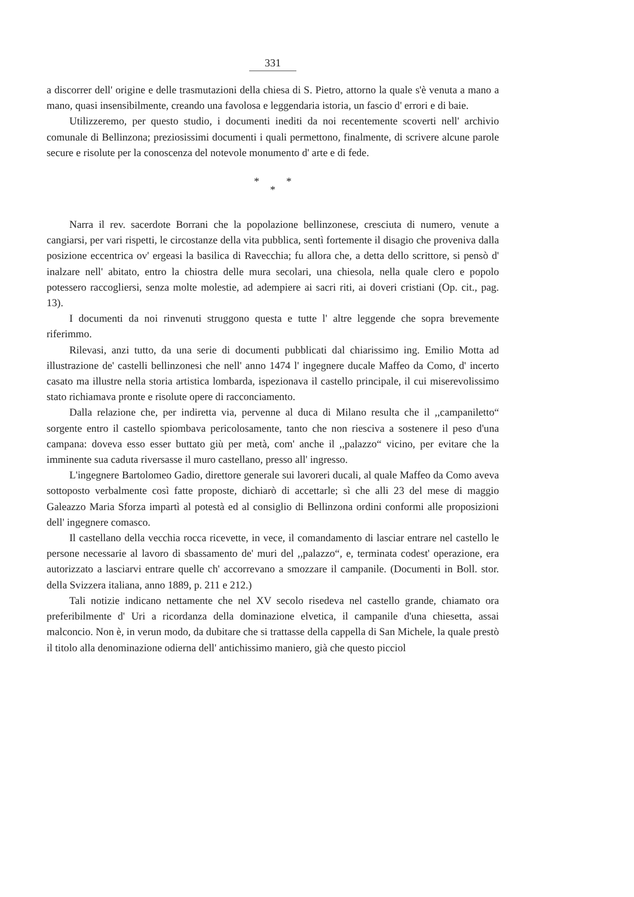331
a discorrer dell' origine e delle trasmutazioni della chiesa di S. Pietro, attorno la quale s'è venuta a mano a mano, quasi insensibilmente, creando una favolosa e leggendaria istoria, un fascio d' errori e di baie.
Utilizzeremo, per questo studio, i documenti inediti da noi recentemente scoverti nell' archivio comunale di Bellinzona; preziosissimi documenti i quali permettono, finalmente, di scrivere alcune parole secure e risolute per la conoscenza del notevole monumento d' arte e di fede.
* *
*
Narra il rev. sacerdote Borrani che la popolazione bellinzonese, cresciuta di numero, venute a cangiarsi, per vari rispetti, le circostanze della vita pubblica, sentì fortemente il disagio che proveniva dalla posizione eccentrica ov' ergeasi la basilica di Ravecchia; fu allora che, a detta dello scrittore, si pensò d' inalzare nell' abitato, entro la chiostra delle mura secolari, una chiesola, nella quale clero e popolo potessero raccogliersi, senza molte molestie, ad adempiere ai sacri riti, ai doveri cristiani (Op. cit., pag. 13).
I documenti da noi rinvenuti struggono questa e tutte l' altre leggende che sopra brevemente riferimmo.
Rilevasi, anzi tutto, da una serie di documenti pubblicati dal chiarissimo ing. Emilio Motta ad illustrazione de' castelli bellinzonesi che nell' anno 1474 l' ingegnere ducale Maffeo da Como, d' incerto casato ma illustre nella storia artistica lombarda, ispezionava il castello principale, il cui miserevolissimo stato richiamava pronte e risolute opere di racconciamento.
Dalla relazione che, per indiretta via, pervenne al duca di Milano resulta che il ,,campaniletto“ sorgente entro il castello spiombava pericolosamente, tanto che non riesciva a sostenere il peso d'una campana: doveva esso esser buttato giù per metà, com' anche il ,,palazzo“ vicino, per evitare che la imminente sua caduta riversasse il muro castellano, presso all' ingresso.
L'ingegnere Bartolomeo Gadio, direttore generale sui lavoreri ducali, al quale Maffeo da Como aveva sottoposto verbalmente così fatte proposte, dichiarò di accettarle; sì che alli 23 del mese di maggio Galeazzo Maria Sforza impartì al potestà ed al consiglio di Bellinzona ordini conformi alle proposizioni dell' ingegnere comasco.
Il castellano della vecchia rocca ricevette, in vece, il comandamento di lasciar entrare nel castello le persone necessarie al lavoro di sbassamento de' muri del ,,palazzo“, e, terminata codest' operazione, era autorizzato a lasciarvi entrare quelle ch' accorrevano a smozzare il campanile. (Documenti in Boll. stor. della Svizzera italiana, anno 1889, p. 211 e 212.)
Tali notizie indicano nettamente che nel XV secolo risedeva nel castello grande, chiamato ora preferibilmente d' Uri a ricordanza della dominazione elvetica, il campanile d'una chiesetta, assai malconcio. Non è, in verun modo, da dubitare che si trattasse della cappella di San Michele, la quale prestò il titolo alla denominazione odierna dell' antichissimo maniero, già che questo picciol